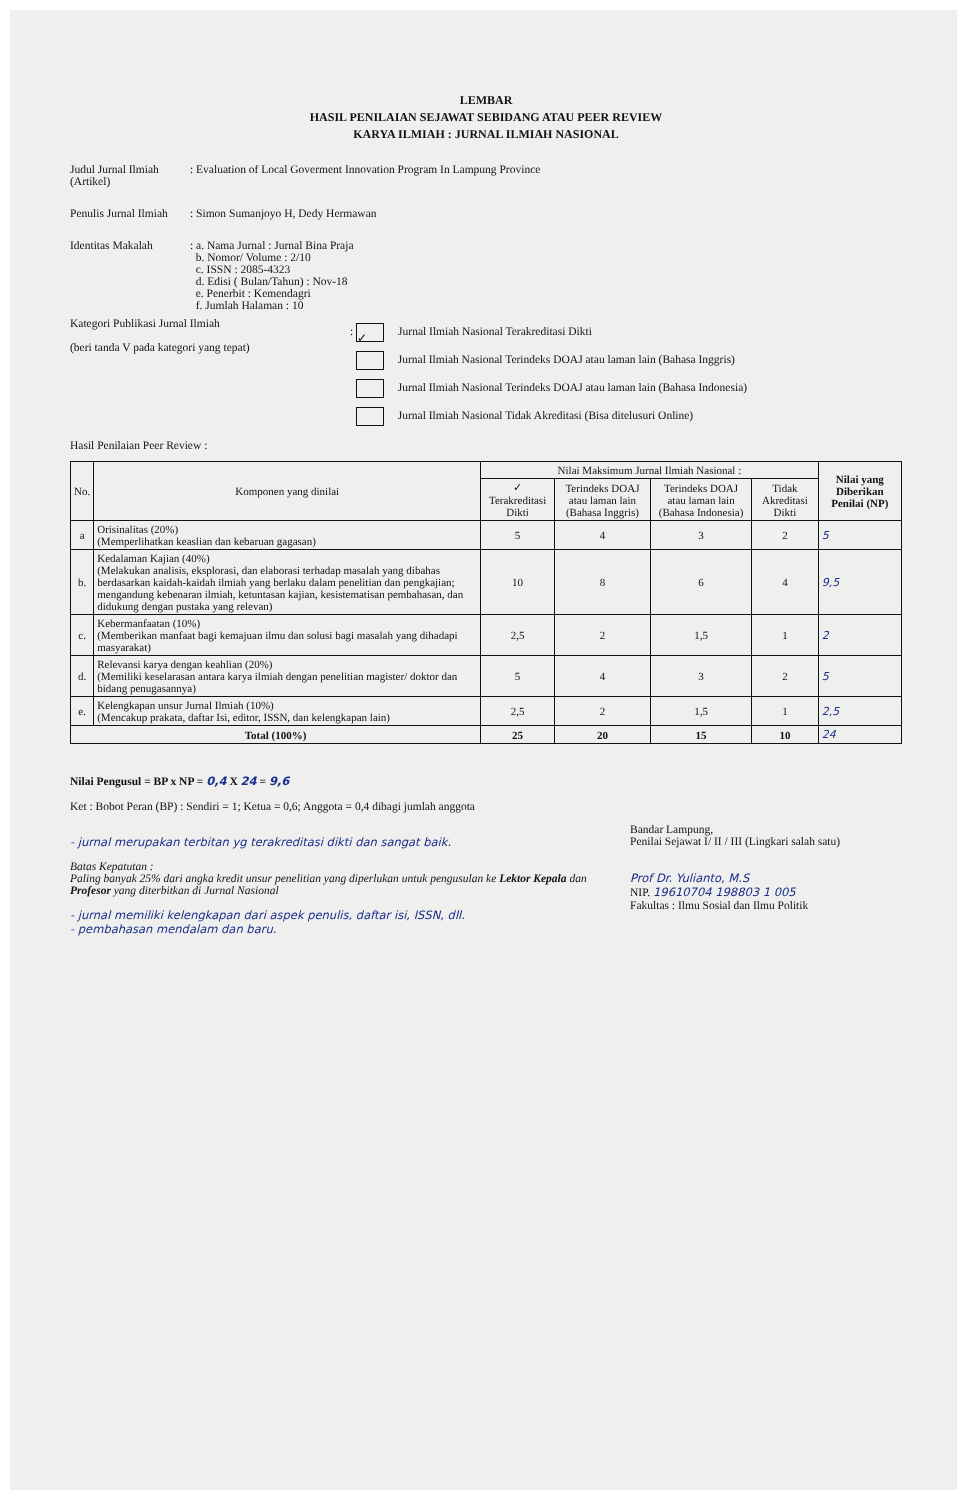LEMBAR
HASIL PENILAIAN SEJAWAT SEBIDANG ATAU PEER REVIEW
KARYA ILMIAH : JURNAL ILMIAH NASIONAL
Judul Jurnal Ilmiah
(Artikel)
: Evaluation of Local Goverment Innovation Program In Lampung Province
Penulis Jurnal Ilmiah
: Simon Sumanjoyo H, Dedy Hermawan
Identitas Makalah : a. Nama Jurnal : Jurnal Bina Praja
b. Nomor/ Volume : 2/10
c. ISSN : 2085-4323
d. Edisi ( Bulan/Tahun) : Nov-18
e. Penerbit : Kemendagri
f. Jumlah Halaman : 10
Kategori Publikasi Jurnal Ilmiah
(beri tanda V pada kategori yang tepat)
: ✓ Jurnal Ilmiah Nasional Terakreditasi Dikti
Jurnal Ilmiah Nasional Terindeks DOAJ atau laman lain (Bahasa Inggris)
Jurnal Ilmiah Nasional Terindeks DOAJ atau laman lain (Bahasa Indonesia)
Jurnal Ilmiah Nasional Tidak Akreditasi (Bisa ditelusuri Online)
Hasil Penilaian Peer Review :
| No. | Komponen yang dinilai | Nilai Maksimum Jurnal Ilmiah Nasional : | | | | Nilai yang Diberikan Penilai (NP) |
| --- | --- | --- | --- | --- | --- | --- |
| | | ✓ Terakreditasi Dikti | Terindeks DOAJ atau laman lain (Bahasa Inggris) | Terindeks DOAJ atau laman lain (Bahasa Indonesia) | Tidak Akreditasi Dikti | |
| a | Orisinalitas (20%) (Memperlihatkan keaslian dan kebaruan gagasan) | 5 | 4 | 3 | 2 | 5 |
| b. | Kedalaman Kajian (40%) (Melakukan analisis, eksplorasi, dan elaborasi terhadap masalah yang dibahas berdasarkan kaidah-kaidah ilmiah yang berlaku dalam penelitian dan pengkajian; mengandung kebenaran ilmiah, ketuntasan kajian, kesistematisan pembahasan, dan didukung dengan pustaka yang relevan) | 10 | 8 | 6 | 4 | 9,5 |
| c. | Kebermanfaatan (10%) (Memberikan manfaat bagi kemajuan ilmu dan solusi bagi masalah yang dihadapi masyarakat) | 2,5 | 2 | 1,5 | 1 | 2 |
| d. | Relevansi karya dengan keahlian (20%) (Memiliki keselarasan antara karya ilmiah dengan penelitian magister/ doktor dan bidang penugasannya) | 5 | 4 | 3 | 2 | 5 |
| e. | Kelengkapan unsur Jurnal Ilmiah (10%) (Mencakup prakata, daftar Isi, editor, ISSN, dan kelengkapan lain) | 2,5 | 2 | 1,5 | 1 | 2,5 |
| Total (100%) | | 25 | 20 | 15 | 10 | 24 |
Nilai Pengusul = BP x NP = 0,4 X 24 = 9,6
Ket : Bobot Peran (BP) : Sendiri = 1; Ketua = 0,6; Anggota = 0,4 dibagi jumlah anggota
- jurnal merupakan terbitan yg terakreditasi dikti dan sangat baik.
Batas Kepatutan :
Paling banyak 25% dari angka kredit unsur penelitian yang diperlukan untuk pengusulan ke Lektor Kepala dan Profesor yang diterbitkan di Jurnal Nasional
- jurnal memiliki kelengkapan dari aspek penulis, daftar isi, ISSN, dll.
- pembahasan mendalam dan baru.
Bandar Lampung,
Penilai Sejawat I/ II / III (Lingkari salah satu)
Prof Dr. Yulianto, M.S
NIP. 19610704 198803 1 005
Fakultas : Ilmu Sosial dan Ilmu Politik